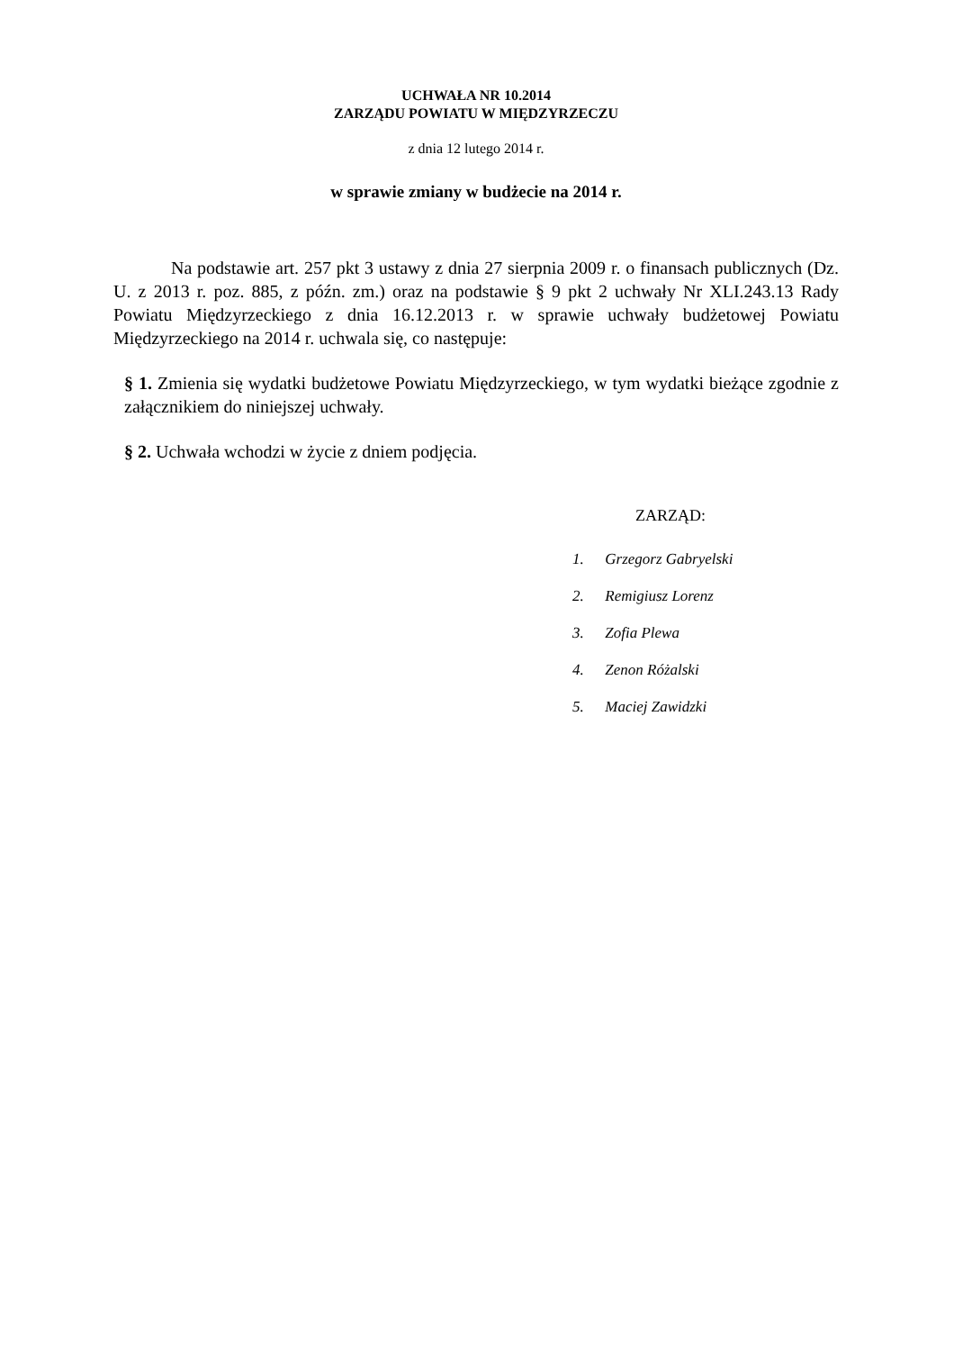UCHWAŁA NR 10.2014
ZARZĄDU POWIATU W MIĘDZYRZECZU
z dnia 12 lutego 2014 r.
w sprawie zmiany w budżecie na 2014 r.
Na podstawie art. 257 pkt 3 ustawy z dnia 27 sierpnia 2009 r. o finansach publicznych (Dz. U. z 2013 r. poz. 885, z późn. zm.) oraz na podstawie § 9 pkt 2 uchwały Nr XLI.243.13 Rady Powiatu Międzyrzeckiego z dnia 16.12.2013 r. w sprawie uchwały budżetowej Powiatu Międzyrzeckiego na 2014 r. uchwala się, co następuje:
§ 1. Zmienia się wydatki budżetowe Powiatu Międzyrzeckiego, w tym wydatki bieżące zgodnie z załącznikiem do niniejszej uchwały.
§ 2. Uchwała wchodzi w życie z dniem podjęcia.
ZARZĄD:
1. Grzegorz Gabryelski
2. Remigiusz Lorenz
3. Zofia Plewa
4. Zenon Różalski
5. Maciej Zawidzki